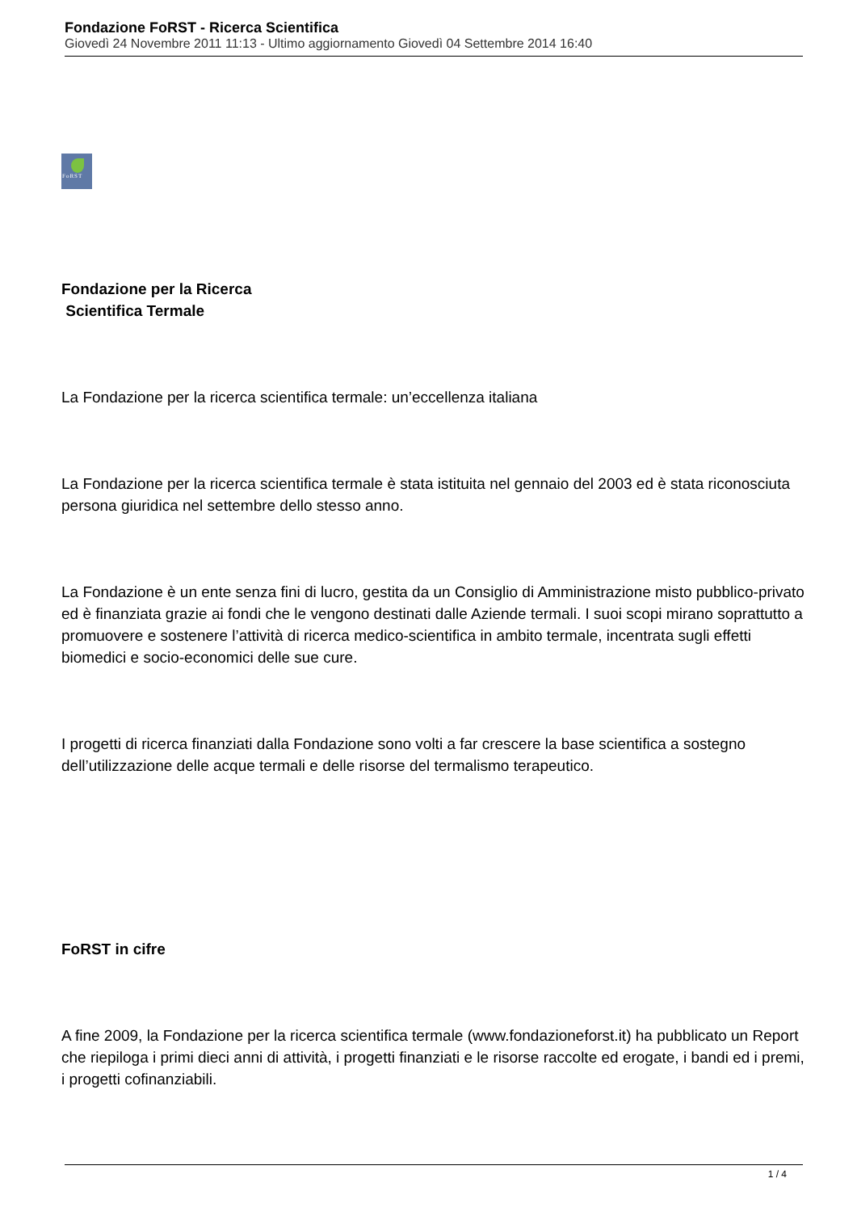Fondazione FoRST - Ricerca Scientifica
Giovedì 24 Novembre 2011 11:13 - Ultimo aggiornamento Giovedì 04 Settembre 2014 16:40
FoRST
Fondazione per la Ricerca
Scientifica Termale
La Fondazione per la ricerca scientifica termale: un’eccellenza italiana
La Fondazione per la ricerca scientifica termale è stata istituita nel gennaio del 2003 ed è stata riconosciuta persona giuridica nel settembre dello stesso anno.
La Fondazione è un ente senza fini di lucro, gestita da un Consiglio di Amministrazione misto pubblico-privato ed è finanziata grazie ai fondi che le vengono destinati dalle Aziende termali. I suoi scopi mirano soprattutto a promuovere e sostenere l’attività di ricerca medico-scientifica in ambito termale, incentrata sugli effetti biomedici e socio-economici delle sue cure.
I progetti di ricerca finanziati dalla Fondazione sono volti a far crescere la base scientifica a sostegno dell’utilizzazione delle acque termali e delle risorse del termalismo terapeutico.
FoRST in cifre
A fine 2009, la Fondazione per la ricerca scientifica termale (www.fondazioneforst.it) ha pubblicato un Report che riepiloga i primi dieci anni di attività, i progetti finanziati e le risorse raccolte ed erogate, i bandi ed i premi, i progetti cofinanziabili.
1 / 4